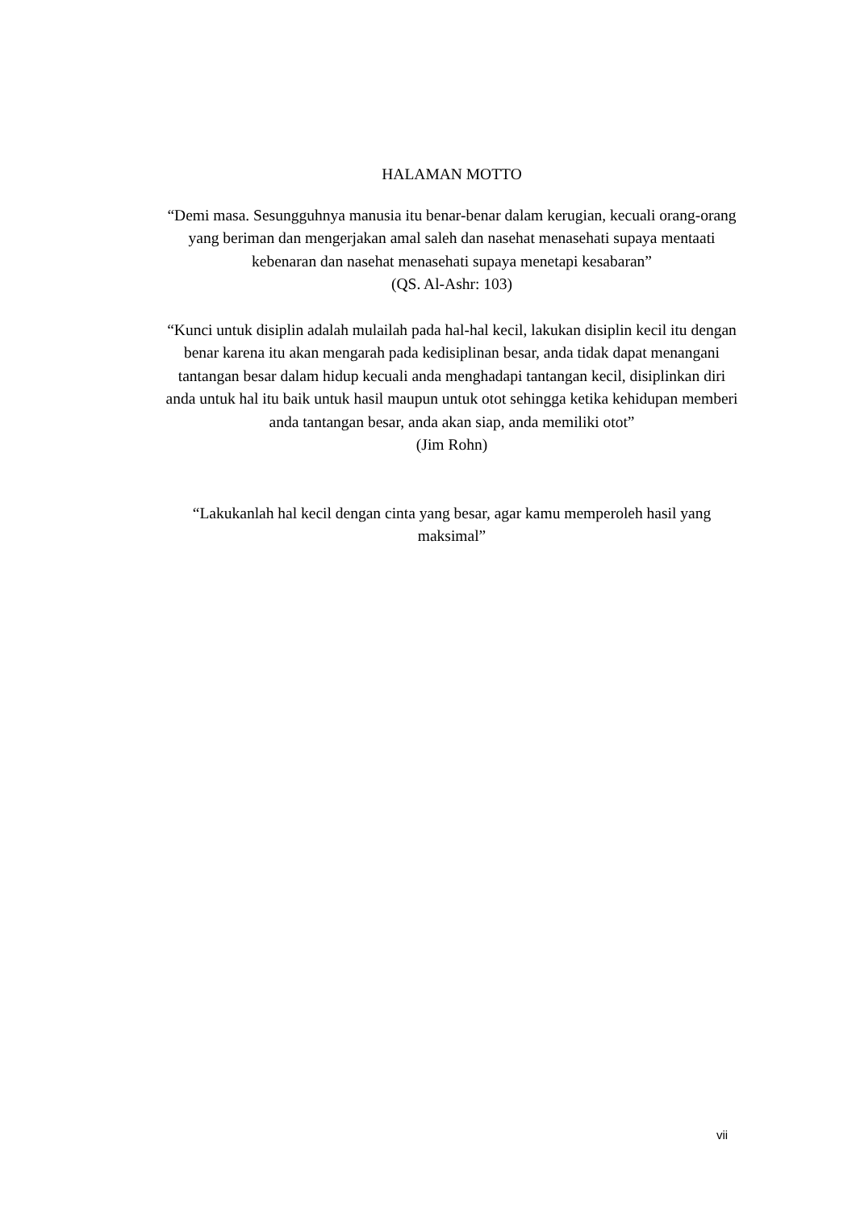HALAMAN MOTTO
“Demi masa. Sesungguhnya manusia itu benar-benar dalam kerugian, kecuali orang-orang yang beriman dan mengerjakan amal saleh dan nasehat menasehati supaya mentaati kebenaran dan nasehat menasehati supaya menetapi kesabaran”
(QS. Al-Ashr: 103)
“Kunci untuk disiplin adalah mulailah pada hal-hal kecil, lakukan disiplin kecil itu dengan benar karena itu akan mengarah pada kedisiplinan besar, anda tidak dapat menangani tantangan besar dalam hidup kecuali anda menghadapi tantangan kecil, disiplinkan diri anda untuk hal itu baik untuk hasil maupun untuk otot sehingga ketika kehidupan memberi anda tantangan besar, anda akan siap, anda memiliki otot”
(Jim Rohn)
“Lakukanlah hal kecil dengan cinta yang besar, agar kamu memperoleh hasil yang maksimal”
vii